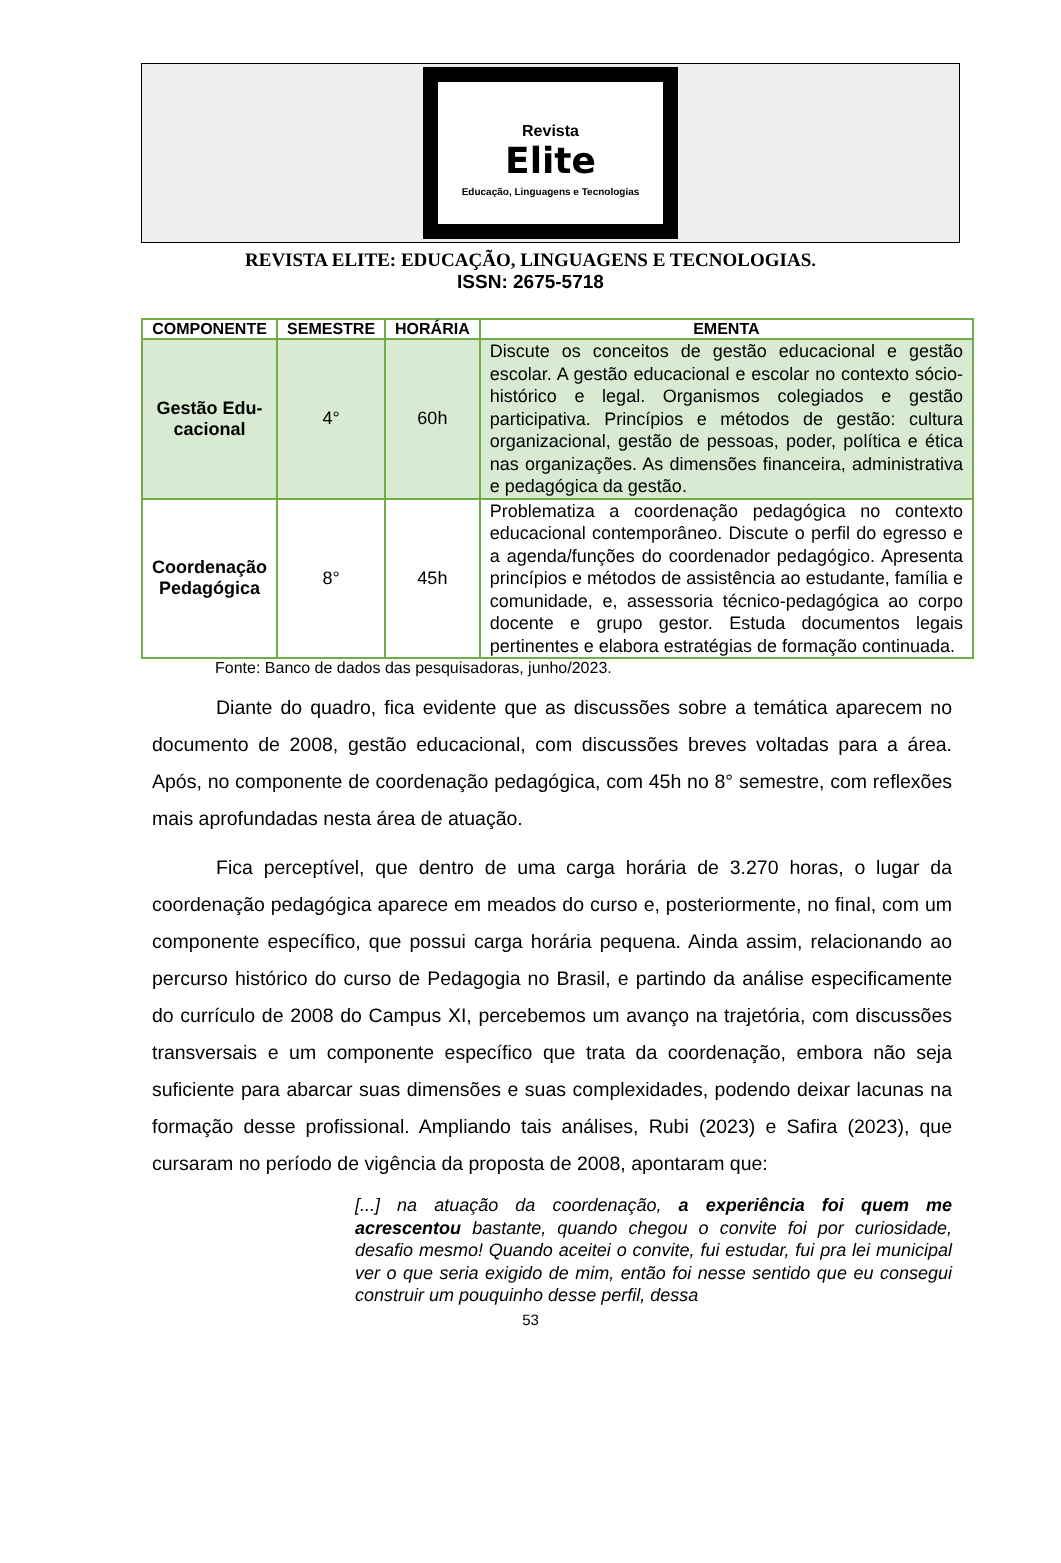Revista
Elite
Educação, Linguagens e Tecnologias
REVISTA ELITE: EDUCAÇÃO, LINGUAGENS E TECNOLOGIAS.
ISSN: 2675-5718
| COMPONENTE | SEMESTRE | HORÁRIA | EMENTA |
| --- | --- | --- | --- |
| Gestão Edu- cacional | 4° | 60h | Discute os conceitos de gestão educacional e gestão escolar. A gestão educacional e escolar no contexto sócio-histórico e legal. Organismos colegiados e gestão participativa. Princípios e métodos de gestão: cultura organizacional, gestão de pessoas, poder, política e ética nas organizações. As dimensões financeira, administrativa e pedagógica da gestão. |
| Coordenação Pedagógica | 8° | 45h | Problematiza a coordenação pedagógica no contexto educacional contemporâneo. Discute o perfil do egresso e a agenda/funções do coordenador pedagógico. Apresenta princípios e métodos de assistência ao estudante, família e comunidade, e, assessoria técnico-pedagógica ao corpo docente e grupo gestor. Estuda documentos legais pertinentes e elabora estratégias de formação continuada. |
Fonte: Banco de dados das pesquisadoras, junho/2023.
Diante do quadro, fica evidente que as discussões sobre a temática aparecem no documento de 2008, gestão educacional, com discussões breves voltadas para a área. Após, no componente de coordenação pedagógica, com 45h no 8° semestre, com reflexões mais aprofundadas nesta área de atuação.
Fica perceptível, que dentro de uma carga horária de 3.270 horas, o lugar da coordenação pedagógica aparece em meados do curso e, posteriormente, no final, com um componente específico, que possui carga horária pequena. Ainda assim, relacionando ao percurso histórico do curso de Pedagogia no Brasil, e partindo da análise especificamente do currículo de 2008 do Campus XI, percebemos um avanço na trajetória, com discussões transversais e um componente específico que trata da coordenação, embora não seja suficiente para abarcar suas dimensões e suas complexidades, podendo deixar lacunas na formação desse profissional. Ampliando tais análises, Rubi (2023) e Safira (2023), que cursaram no período de vigência da proposta de 2008, apontaram que:
[...] na atuação da coordenação, a experiência foi quem me acrescentou bastante, quando chegou o convite foi por curiosidade, desafio mesmo! Quando aceitei o convite, fui estudar, fui pra lei municipal ver o que seria exigido de mim, então foi nesse sentido que eu consegui construir um pouquinho desse perfil, dessa
53